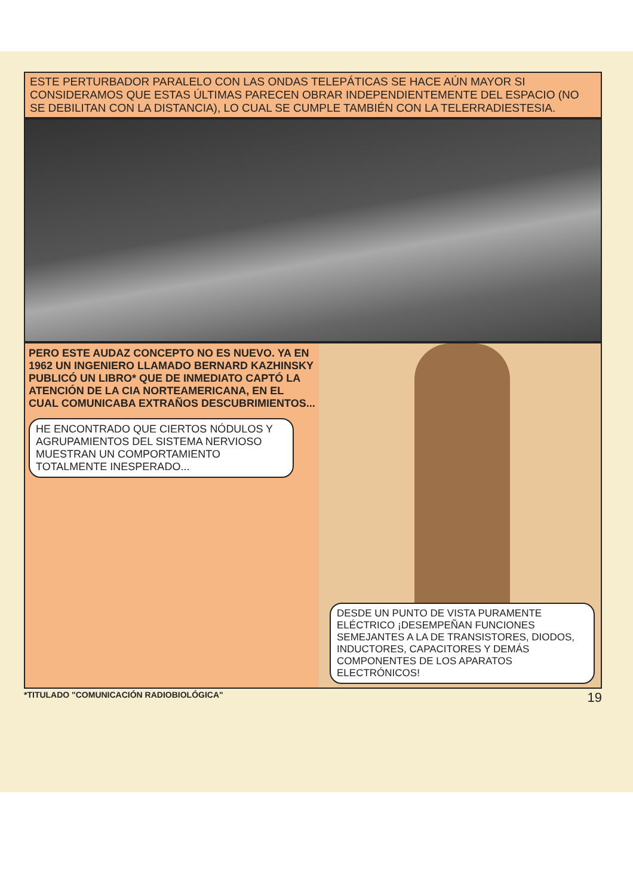ESTE PERTURBADOR PARALELO CON LAS ONDAS TELEPÁTICAS SE HACE AÚN MAYOR SI CONSIDERAMOS QUE ESTAS ÚLTIMAS PARECEN OBRAR INDEPENDIENTEMENTE DEL ESPACIO (NO SE DEBILITAN CON LA DISTANCIA), LO CUAL SE CUMPLE TAMBIÉN CON LA TELERRADIESTESIA.
PERO ESTE AUDAZ CONCEPTO NO ES NUEVO. YA EN 1962 UN INGENIERO LLAMADO BERNARD KAZHINSKY PUBLICÓ UN LIBRO* QUE DE INMEDIATO CAPTÓ LA ATENCIÓN DE LA CIA NORTEAMERICANA, EN EL CUAL COMUNICABA EXTRAÑOS DESCUBRIMIENTOS...
HE ENCONTRADO QUE CIERTOS NÓDULOS Y AGRUPAMIENTOS DEL SISTEMA NERVIOSO MUESTRAN UN COMPORTAMIENTO TOTALMENTE INESPERADO...
DESDE UN PUNTO DE VISTA PURAMENTE ELÉCTRICO ¡DESEMPEÑAN FUNCIONES SEMEJANTES A LA DE TRANSISTORES, DIODOS, INDUCTORES, CAPACITORES Y DEMÁS COMPONENTES DE LOS APARATOS ELECTRÓNICOS!
*TITULADO "COMUNICACIÓN RADIOBIOLÓGICA" 19